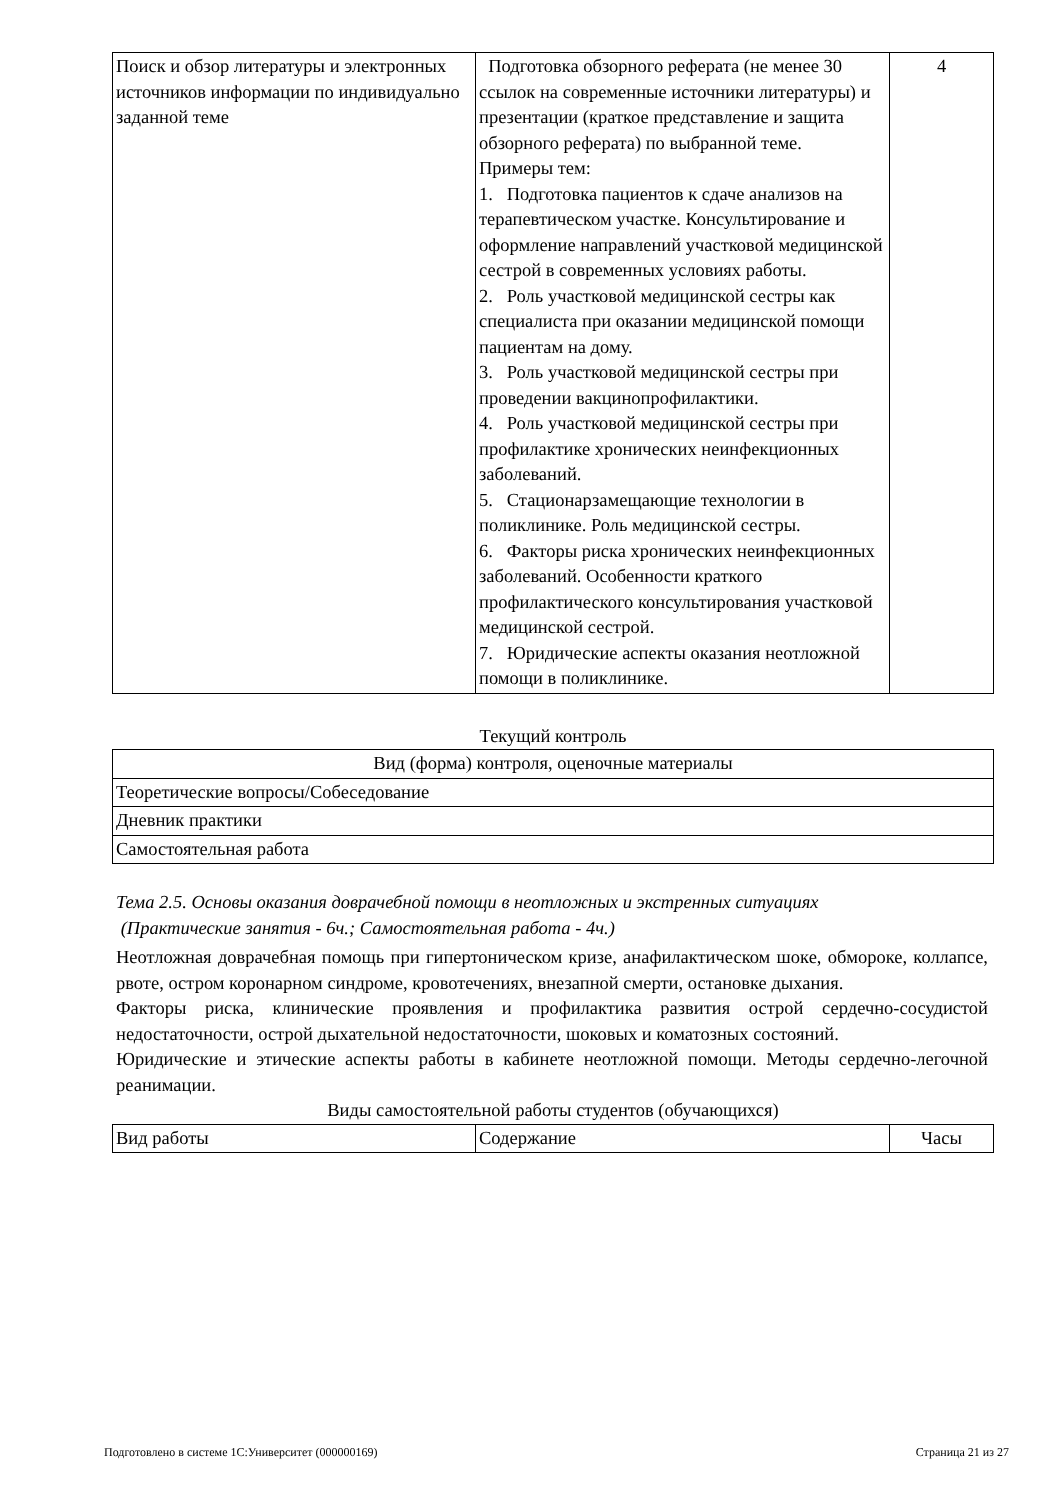| Поиск и обзор литературы и электронных источников информации по индивидуально заданной теме | Подготовка обзорного реферата (не менее 30 ссылок на современные источники литературы) и презентации (краткое представление и защита обзорного реферата) по выбранной теме. Примеры тем: 1. Подготовка пациентов к сдаче анализов на терапевтическом участке. Консультирование и оформление направлений участковой медицинской сестрой в современных условиях работы. 2. Роль участковой медицинской сестры как специалиста при оказании медицинской помощи пациентам на дому. 3. Роль участковой медицинской сестры при проведении вакцинопрофилактики. 4. Роль участковой медицинской сестры при профилактике хронических неинфекционных заболеваний. 5. Стационарзамещающие технологии в поликлинике. Роль медицинской сестры. 6. Факторы риска хронических неинфекционных заболеваний. Особенности краткого профилактического консультирования участковой медицинской сестрой. 7. Юридические аспекты оказания неотложной помощи в поликлинике. | 4 |
Текущий контроль
| Вид (форма) контроля, оценочные материалы |
| --- |
| Теоретические вопросы/Собеседование |
| Дневник практики |
| Самостоятельная работа |
Тема 2.5. Основы оказания доврачебной помощи в неотложных и экстренных ситуациях
(Практические занятия - 6ч.; Самостоятельная работа - 4ч.)
Неотложная доврачебная помощь при гипертоническом кризе, анафилактическом шоке, обмороке, коллапсе, рвоте, остром коронарном синдроме, кровотечениях, внезапной смерти, остановке дыхания.
Факторы риска, клинические проявления и профилактика развития острой сердечно-сосудистой недостаточности, острой дыхательной недостаточности, шоковых и коматозных состояний.
Юридические и этические аспекты работы в кабинете неотложной помощи. Методы сердечно-легочной реанимации.
Виды самостоятельной работы студентов (обучающихся)
| Вид работы | Содержание | Часы |
| --- | --- | --- |
Подготовлено в системе 1С:Университет (000000169) Страница 21 из 27